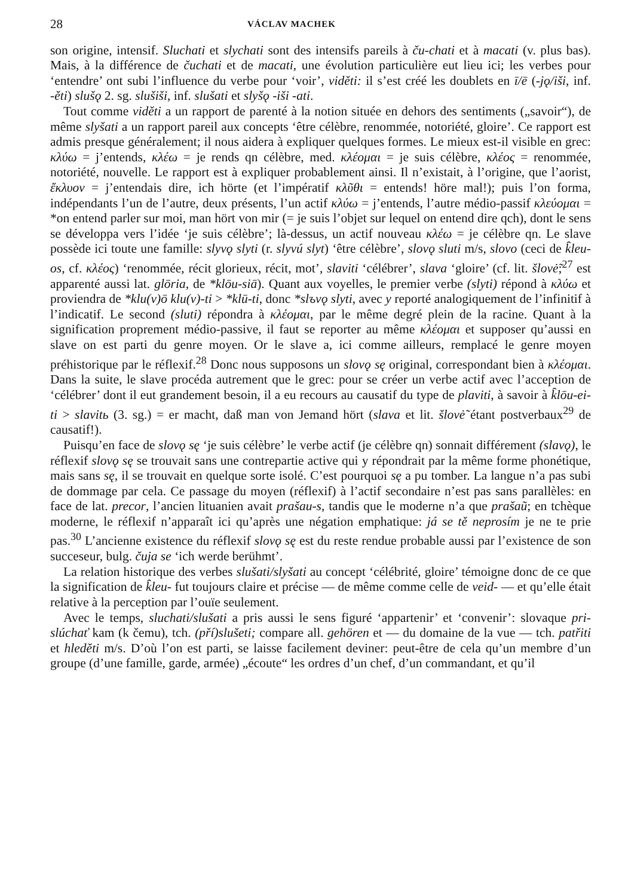28 VÁCLAV MACHEK
son origine, intensif. Sluchati et slychati sont des intensifs pareils à ču-chati et à macati (v. plus bas). Mais, à la différence de čuchati et de macati, une évolution particulière eut lieu ici; les verbes pour ‘entendre’ ont subi l’influence du verbe pour ‘voir’, viděti: il s’est créé les doublets en ī/ē (-jǫ/iši, inf. -ěti) slušǫ 2. sg. slušiši, inf. slušati et slyšǫ -iši -ati.
Tout comme viděti a un rapport de parenté à la notion située en dehors des sentiments („savoir“), de même slyšati a un rapport pareil aux concepts ‘être célèbre, renommée, notoriété, gloire’. Ce rapport est admis presque généralement; il nous aidera à expliquer quelques formes. Le mieux est-il visible en grec: κλύω = j’entends, κλέω = je rends qn célèbre, med. κλέομαι = je suis célèbre, κλέος = renommée, notoriété, nouvelle. Le rapport est à expliquer probablement ainsi. Il n’existait, à l’origine, que l’aorist, ἔκλυον = j’entendais dire, ich hörte (et l’impératif κλῦθι = entends! höre mal!); puis l’on forma, indépendants l’un de l’autre, deux présents, l’un actif κλύω = j’entends, l’autre médio-passif κλεύομαι = *on entend parler sur moi, man hört von mir (= je suis l’objet sur lequel on entend dire qch), dont le sens se développa vers l’idée ‘je suis célèbre’; là-dessus, un actif nouveau κλέω = je célèbre qn. Le slave possède ici toute une famille: slyvǫ slyti (r. slyvú slyt) ‘être célèbre’, slovǫ sluti m/s, slovo (ceci de k̑leu-os, cf. κλέος) ‘renommée, récit glorieux, récit, mot’, slaviti ‘célébrer’, slava ‘gloire’ (cf. lit. šlovė̃;<sup>27</sup> est apparenté aussi lat. glōria, de *klōu-siā). Quant aux voyelles, le premier verbe (slyti) répond à κλύω et proviendra de *klu(v)ō klu(v)-ti > *klū-ti, donc *slъvǫ slyti, avec y reporté analogiquement de l’infinitif à l’indicatif. Le second (sluti) répondra à κλέομαι, par le même degré plein de la racine. Quant à la signification proprement médio-passive, il faut se reporter au même κλέομαι et supposer qu’aussi en slave on est parti du genre moyen. Or le slave a, ici comme ailleurs, remplacé le genre moyen préhistorique par le réflexif.<sup>28</sup> Donc nous supposons un slovǫ sę original, correspondant bien à κλέομαι. Dans la suite, le slave procéda autrement que le grec: pour se créer un verbe actif avec l’acception de ‘célébrer’ dont il eut grandement besoin, il a eu recours au causatif du type de plaviti, à savoir à k̑lōu-ei-ti > slavitь (3. sg.) = er macht, daß man von Jemand hört (slava et lit. šlovė̃ étant postverbaux<sup>29</sup> de causatif!).
Puisqu’en face de slovǫ sę ‘je suis célèbre’ le verbe actif (je célèbre qn) sonnait différement (slavǫ), le réflexif slovǫ sę se trouvait sans une contrepartie active qui y répondrait par la même forme phonétique, mais sans sę, il se trouvait en quelque sorte isolé. C’est pourquoi sę a pu tomber. La langue n’a pas subi de dommage par cela. Ce passage du moyen (réflexif) à l’actif secondaire n’est pas sans parallèles: en face de lat. precor, l’ancien lituanien avait prašau-s, tandis que le moderne n’a que prašaũ; en tchèque moderne, le réflexif n’apparaît ici qu’après une négation emphatique: já se tě neprosím je ne te prie pas.<sup>30</sup> L’ancienne existence du réflexif slovǫ sę est du reste rendue probable aussi par l’existence de son succeseur, bulg. čuja se ‘ich werde berühmt’.
La relation historique des verbes slušati/slyšati au concept ‘célébrité, gloire’ témoigne donc de ce que la signification de k̑leu- fut toujours claire et précise — de même comme celle de veid- — et qu’elle était relative à la perception par l’ouïe seulement.
Avec le temps, sluchati/slušati a pris aussi le sens figuré ‘appartenir’ et ‘convenir’: slovaque pri-slúchať kam (k čemu), tch. (pří)slušeti; compare all. gehören et — du domaine de la vue — tch. patřiti et hleděti m/s. D’où l’on est parti, se laisse facilement deviner: peut-être de cela qu’un membre d’un groupe (d’une famille, garde, armée) „écoute“ les ordres d’un chef, d’un commandant, et qu’il